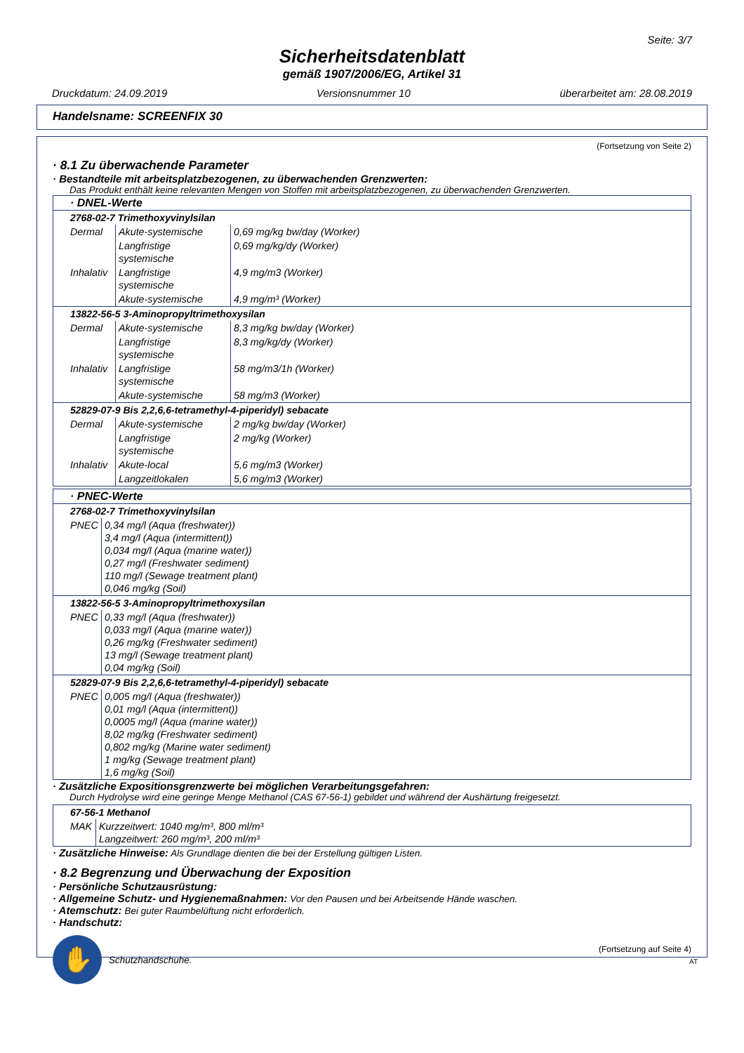Seite: 3/7
Sicherheitsdatenblatt
gemäß 1907/2006/EG, Artikel 31
Druckdatum: 24.09.2019 Versionsnummer 10 überarbeitet am: 28.08.2019
Handelsname: SCREENFIX 30
(Fortsetzung von Seite 2)
· 8.1 Zu überwachende Parameter
· Bestandteile mit arbeitsplatzbezogenen, zu überwachenden Grenzwerten:
Das Produkt enthält keine relevanten Mengen von Stoffen mit arbeitsplatzbezogenen, zu überwachenden Grenzwerten.
| · DNEL-Werte | | |
| 2768-02-7 Trimethoxyvinylsilan | | |
| Dermal | Akute-systemische | 0,69 mg/kg bw/day (Worker) |
| | Langfristige systemische | 0,69 mg/kg/dy (Worker) |
| Inhalativ | Langfristige systemische | 4,9 mg/m3 (Worker) |
| | Akute-systemische | 4,9 mg/m³ (Worker) |
| 13822-56-5 3-Aminopropyltrimethoxysilan | | |
| Dermal | Akute-systemische | 8,3 mg/kg bw/day (Worker) |
| | Langfristige systemische | 8,3 mg/kg/dy (Worker) |
| Inhalativ | Langfristige systemische | 58 mg/m3/1h (Worker) |
| | Akute-systemische | 58 mg/m3 (Worker) |
| 52829-07-9 Bis 2,2,6,6-tetramethyl-4-piperidyl) sebacate | | |
| Dermal | Akute-systemische | 2 mg/kg bw/day (Worker) |
| | Langfristige systemische | 2 mg/kg (Worker) |
| Inhalativ | Akute-local | 5,6 mg/m3 (Worker) |
| | Langzeitlokalen | 5,6 mg/m3 (Worker) |
| · PNEC-Werte | |
| 2768-02-7 Trimethoxyvinylsilan | |
| PNEC | 0,34 mg/l (Aqua (freshwater)) 3,4 mg/l (Aqua (intermittent)) 0,034 mg/l (Aqua (marine water)) 0,27 mg/l (Freshwater sediment) 110 mg/l (Sewage treatment plant) 0,046 mg/kg (Soil) |
| 13822-56-5 3-Aminopropyltrimethoxysilan | |
| PNEC | 0,33 mg/l (Aqua (freshwater)) 0,033 mg/l (Aqua (marine water)) 0,26 mg/kg (Freshwater sediment) 13 mg/l (Sewage treatment plant) 0,04 mg/kg (Soil) |
| 52829-07-9 Bis 2,2,6,6-tetramethyl-4-piperidyl) sebacate | |
| PNEC | 0,005 mg/l (Aqua (freshwater)) 0,01 mg/l (Aqua (intermittent)) 0,0005 mg/l (Aqua (marine water)) 8,02 mg/kg (Freshwater sediment) 0,802 mg/kg (Marine water sediment) 1 mg/kg (Sewage treatment plant) 1,6 mg/kg (Soil) |
· Zusätzliche Expositionsgrenzwerte bei möglichen Verarbeitungsgefahren:
Durch Hydrolyse wird eine geringe Menge Methanol (CAS 67-56-1) gebildet und während der Aushärtung freigesetzt.
| 67-56-1 Methanol | |
| MAK | Kurzzeitwert: 1040 mg/m³, 800 ml/m³ Langzeitwert: 260 mg/m³, 200 ml/m³ |
· Zusätzliche Hinweise: Als Grundlage dienten die bei der Erstellung gültigen Listen.
· 8.2 Begrenzung und Überwachung der Exposition
· Persönliche Schutzausrüstung:
· Allgemeine Schutz- und Hygienemaßnahmen: Vor den Pausen und bei Arbeitsende Hände waschen.
· Atemschutz: Bei guter Raumbelüftung nicht erforderlich.
· Handschutz:
✋
Schutzhandschuhe.
(Fortsetzung auf Seite 4)
AT